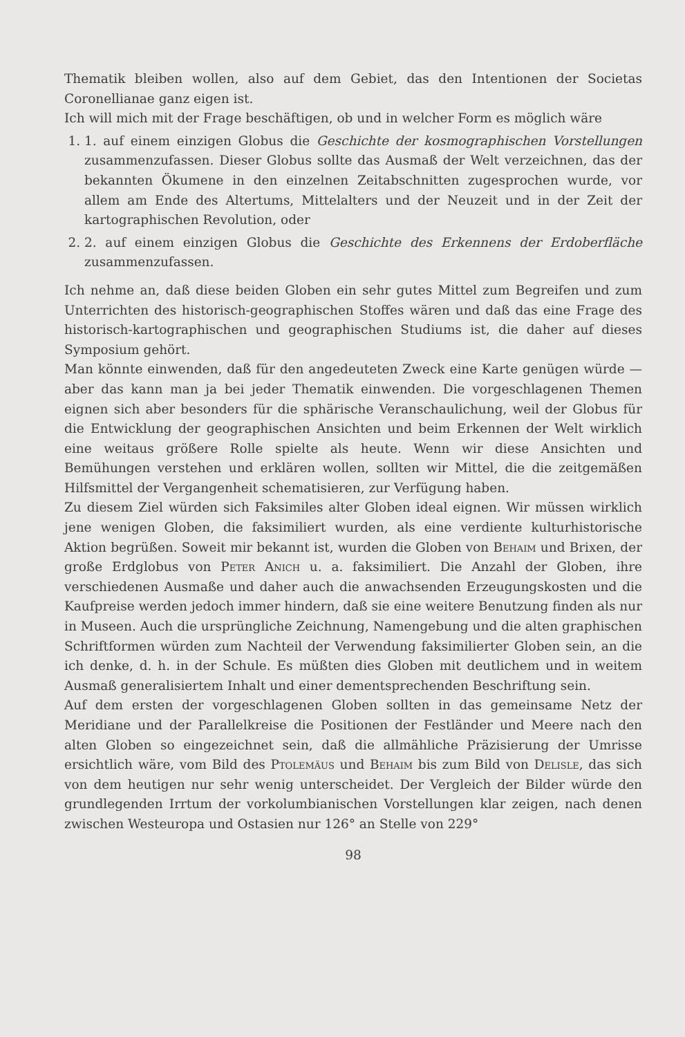Thematik bleiben wollen, also auf dem Gebiet, das den Intentionen der Societas Coronellianae ganz eigen ist.
Ich will mich mit der Frage beschäftigen, ob und in welcher Form es möglich wäre
1. 1. auf einem einzigen Globus die Geschichte der kosmographischen Vorstellungen zusammenzufassen. Dieser Globus sollte das Ausmaß der Welt verzeichnen, das der bekannten Ökumene in den einzelnen Zeitabschnitten zugesprochen wurde, vor allem am Ende des Altertums, Mittelalters und der Neuzeit und in der Zeit der kartographischen Revolution, oder
2. 2. auf einem einzigen Globus die Geschichte des Erkennens der Erdoberfläche zusammenzufassen.
Ich nehme an, daß diese beiden Globen ein sehr gutes Mittel zum Begreifen und zum Unterrichten des historisch-geographischen Stoffes wären und daß das eine Frage des historisch-kartographischen und geographischen Studiums ist, die daher auf dieses Symposium gehört.
Man könnte einwenden, daß für den angedeuteten Zweck eine Karte genügen würde — aber das kann man ja bei jeder Thematik einwenden. Die vorgeschlagenen Themen eignen sich aber besonders für die sphärische Veranschaulichung, weil der Globus für die Entwicklung der geographischen Ansichten und beim Erkennen der Welt wirklich eine weitaus größere Rolle spielte als heute. Wenn wir diese Ansichten und Bemühungen verstehen und erklären wollen, sollten wir Mittel, die die zeitgemäßen Hilfsmittel der Vergangenheit schematisieren, zur Verfügung haben.
Zu diesem Ziel würden sich Faksimiles alter Globen ideal eignen. Wir müssen wirklich jene wenigen Globen, die faksimiliert wurden, als eine verdiente kulturhistorische Aktion begrüßen. Soweit mir bekannt ist, wurden die Globen von Behaim und Brixen, der große Erdglobus von Peter Anich u. a. faksimiliert. Die Anzahl der Globen, ihre verschiedenen Ausmaße und daher auch die anwachsenden Erzeugungskosten und die Kaufpreise werden jedoch immer hindern, daß sie eine weitere Benutzung finden als nur in Museen. Auch die ursprüngliche Zeichnung, Namengebung und die alten graphischen Schriftformen würden zum Nachteil der Verwendung faksimilierter Globen sein, an die ich denke, d. h. in der Schule. Es müßten dies Globen mit deutlichem und in weitem Ausmaß generalisiertem Inhalt und einer dementsprechenden Beschriftung sein.
Auf dem ersten der vorgeschlagenen Globen sollten in das gemeinsame Netz der Meridiane und der Parallelkreise die Positionen der Festländer und Meere nach den alten Globen so eingezeichnet sein, daß die allmähliche Präzisierung der Umrisse ersichtlich wäre, vom Bild des Ptolemäus und Behaim bis zum Bild von Delisle, das sich von dem heutigen nur sehr wenig unterscheidet. Der Vergleich der Bilder würde den grundlegenden Irrtum der vorkolumbianischen Vorstellungen klar zeigen, nach denen zwischen Westeuropa und Ostasien nur 126° an Stelle von 229°
98